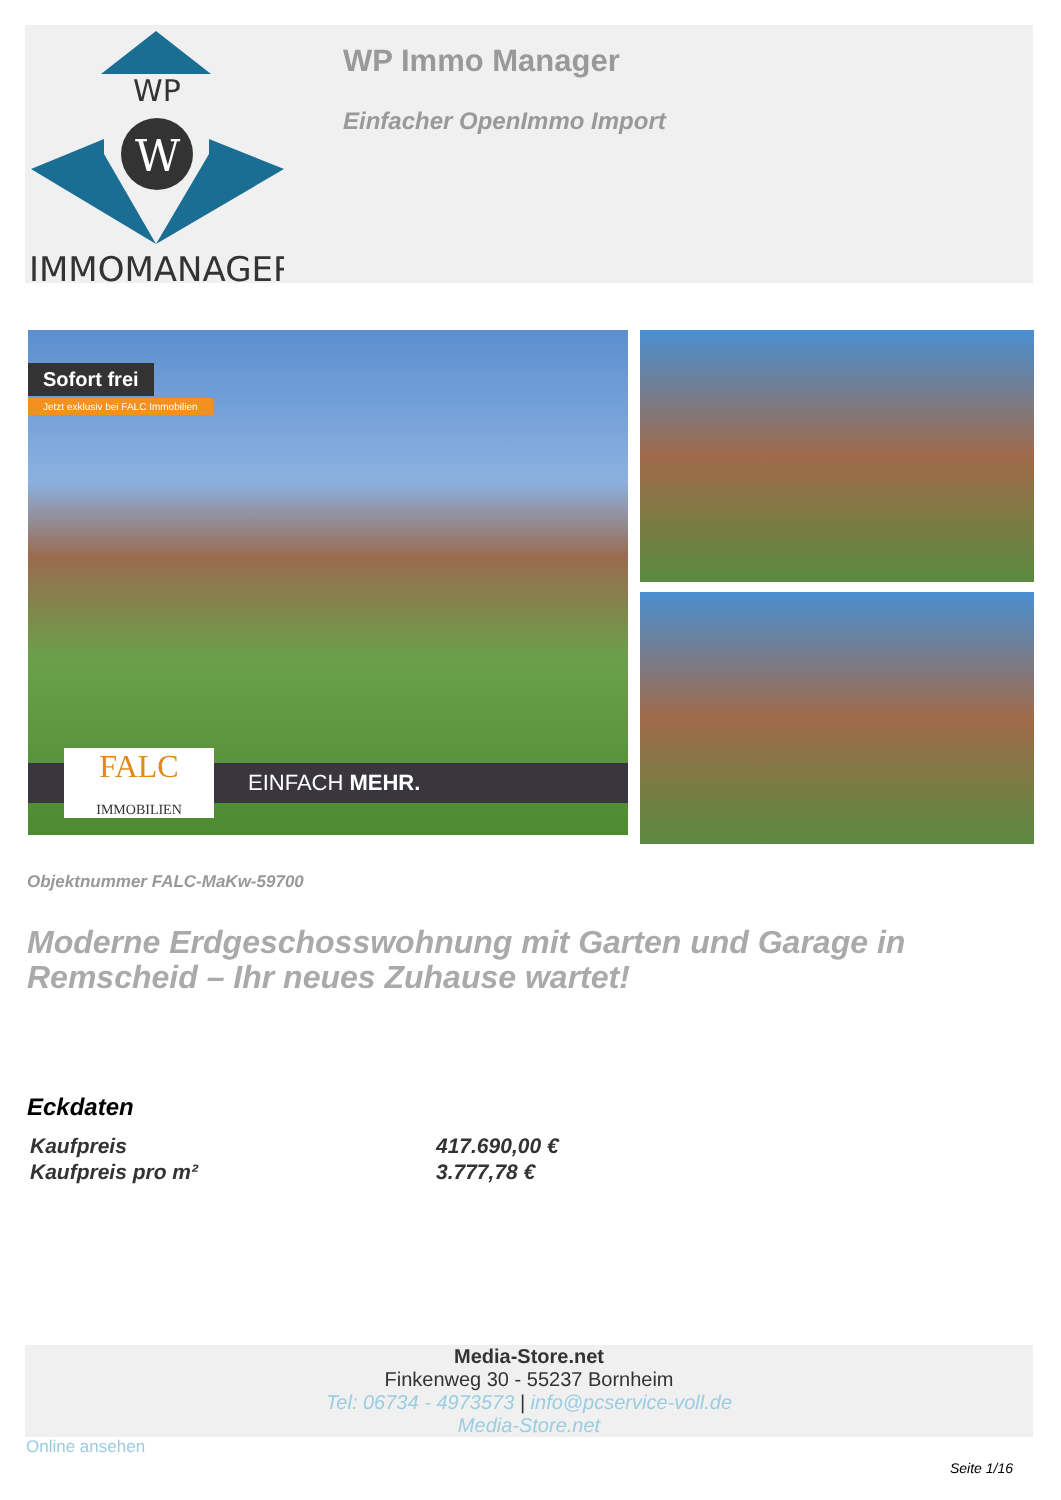WP
W
IMMOMANAGER
WP Immo Manager
Einfacher OpenImmo Import
Sofort frei
Jetzt exklusiv bei FALC Immobilien
EINFACH MEHR.
FALC
IMMOBILIEN
Objektnummer FALC-MaKw-59700
Moderne Erdgeschosswohnung mit Garten und Garage in Remscheid – Ihr neues Zuhause wartet!
Eckdaten
| Kaufpreis | 417.690,00 € |
| Kaufpreis pro m² | 3.777,78 € |
Media-Store.net
Finkenweg 30 - 55237 Bornheim
Tel: 06734 - 4973573 | info@pcservice-voll.de
Media-Store.net
Online ansehen
Seite 1/16